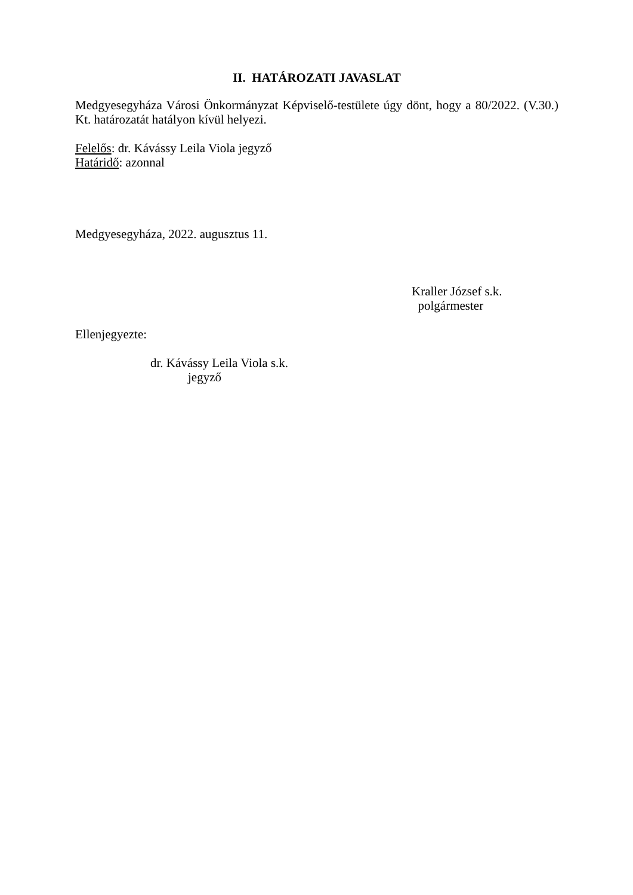II. HATÁROZATI JAVASLAT
Medgyesegyháza Városi Önkormányzat Képviselő-testülete úgy dönt, hogy a 80/2022. (V.30.) Kt. határozatát hatályon kívül helyezi.
Felelős: dr. Kávássy Leila Viola jegyző
Határidő: azonnal
Medgyesegyháza, 2022. augusztus 11.
Kraller József s.k.
polgármester
Ellenjegyezte:
dr. Kávássy Leila Viola s.k.
jegyző